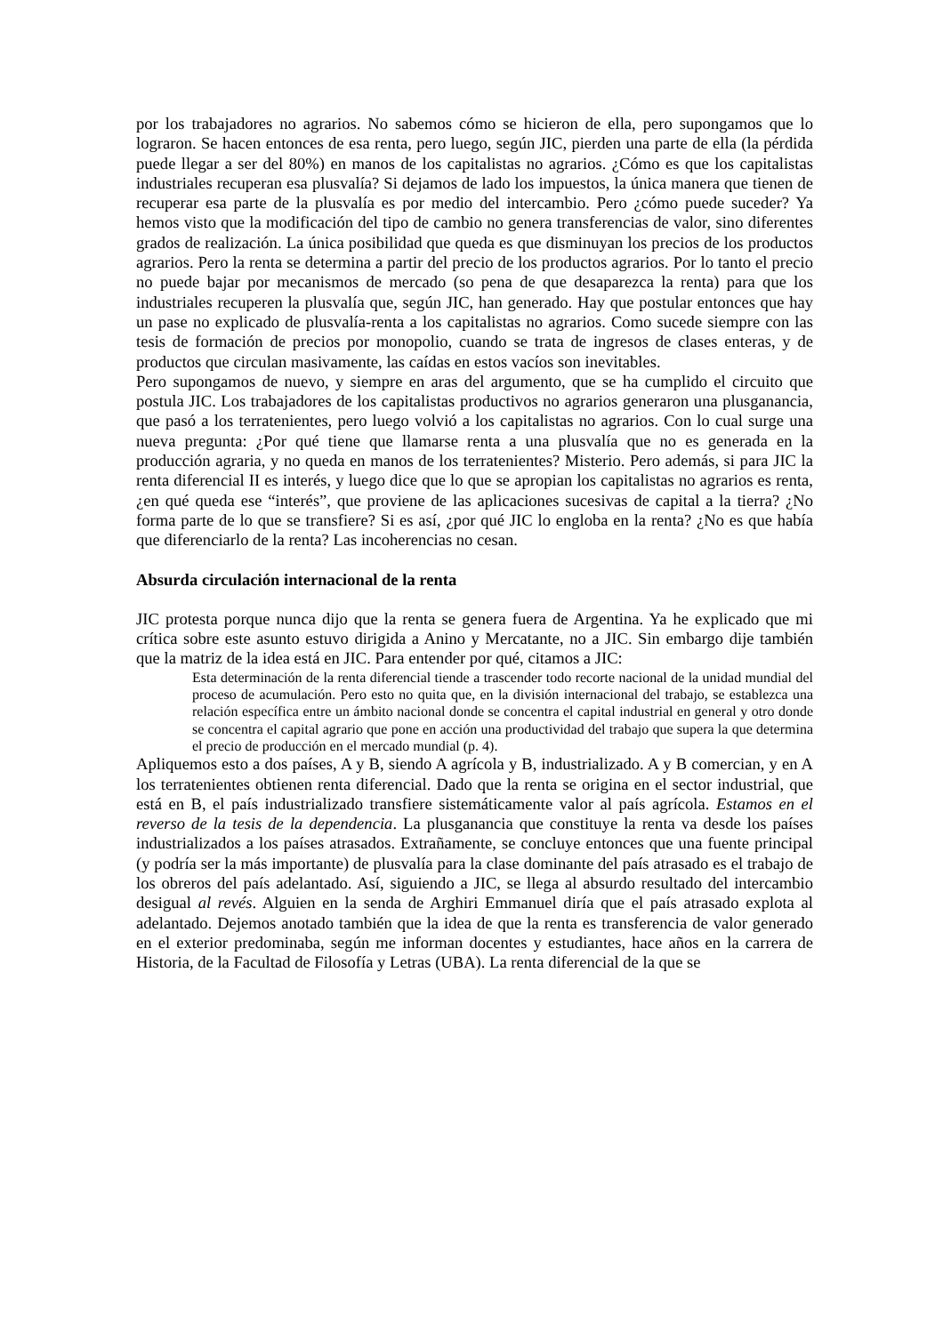por los trabajadores no agrarios. No sabemos cómo se hicieron de ella, pero supongamos que lo lograron. Se hacen entonces de esa renta, pero luego, según JIC, pierden una parte de ella (la pérdida puede llegar a ser del 80%) en manos de los capitalistas no agrarios. ¿Cómo es que los capitalistas industriales recuperan esa plusvalía? Si dejamos de lado los impuestos, la única manera que tienen de recuperar esa parte de la plusvalía es por medio del intercambio. Pero ¿cómo puede suceder? Ya hemos visto que la modificación del tipo de cambio no genera transferencias de valor, sino diferentes grados de realización. La única posibilidad que queda es que disminuyan los precios de los productos agrarios. Pero la renta se determina a partir del precio de los productos agrarios. Por lo tanto el precio no puede bajar por mecanismos de mercado (so pena de que desaparezca la renta) para que los industriales recuperen la plusvalía que, según JIC, han generado. Hay que postular entonces que hay un pase no explicado de plusvalía-renta a los capitalistas no agrarios. Como sucede siempre con las tesis de formación de precios por monopolio, cuando se trata de ingresos de clases enteras, y de productos que circulan masivamente, las caídas en estos vacíos son inevitables.
Pero supongamos de nuevo, y siempre en aras del argumento, que se ha cumplido el circuito que postula JIC. Los trabajadores de los capitalistas productivos no agrarios generaron una plusganancia, que pasó a los terratenientes, pero luego volvió a los capitalistas no agrarios. Con lo cual surge una nueva pregunta: ¿Por qué tiene que llamarse renta a una plusvalía que no es generada en la producción agraria, y no queda en manos de los terratenientes? Misterio. Pero además, si para JIC la renta diferencial II es interés, y luego dice que lo que se apropian los capitalistas no agrarios es renta, ¿en qué queda ese “interés”, que proviene de las aplicaciones sucesivas de capital a la tierra? ¿No forma parte de lo que se transfiere? Si es así, ¿por qué JIC lo engloba en la renta? ¿No es que había que diferenciarlo de la renta? Las incoherencias no cesan.
Absurda circulación internacional de la renta
JIC protesta porque nunca dijo que la renta se genera fuera de Argentina. Ya he explicado que mi crítica sobre este asunto estuvo dirigida a Anino y Mercatante, no a JIC. Sin embargo dije también que la matriz de la idea está en JIC. Para entender por qué, citamos a JIC:
Esta determinación de la renta diferencial tiende a trascender todo recorte nacional de la unidad mundial del proceso de acumulación. Pero esto no quita que, en la división internacional del trabajo, se establezca una relación específica entre un ámbito nacional donde se concentra el capital industrial en general y otro donde se concentra el capital agrario que pone en acción una productividad del trabajo que supera la que determina el precio de producción en el mercado mundial (p. 4).
Apliquemos esto a dos países, A y B, siendo A agrícola y B, industrializado. A y B comercian, y en A los terratenientes obtienen renta diferencial. Dado que la renta se origina en el sector industrial, que está en B, el país industrializado transfiere sistemáticamente valor al país agrícola. Estamos en el reverso de la tesis de la dependencia. La plusganancia que constituye la renta va desde los países industrializados a los países atrasados. Extrañamente, se concluye entonces que una fuente principal (y podría ser la más importante) de plusvalía para la clase dominante del país atrasado es el trabajo de los obreros del país adelantado. Así, siguiendo a JIC, se llega al absurdo resultado del intercambio desigual al revés. Alguien en la senda de Arghiri Emmanuel diría que el país atrasado explota al adelantado. Dejemos anotado también que la idea de que la renta es transferencia de valor generado en el exterior predominaba, según me informan docentes y estudiantes, hace años en la carrera de Historia, de la Facultad de Filosofía y Letras (UBA). La renta diferencial de la que se